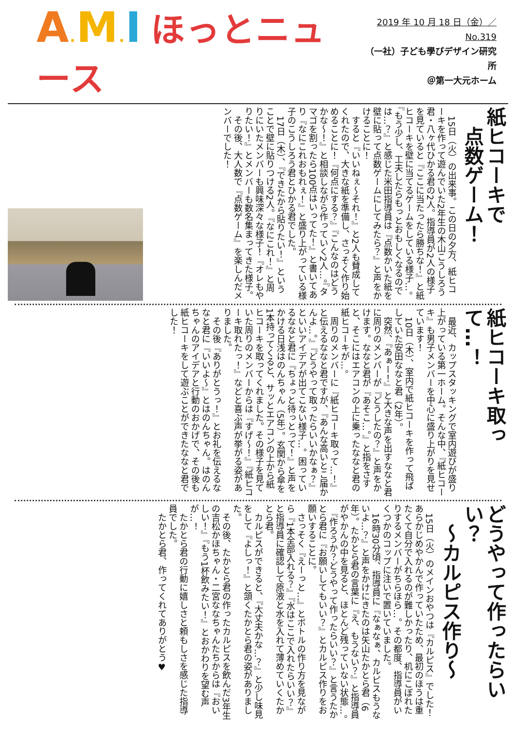A. M. I ほっとニュース
2019 年 10 月 18 日（金）／No.319
（一社）子ども學びデザイン研究所
＠第一大元ホーム
紙ヒコーキで
　点数ゲーム！
　15日（火）の出来事。この日の夕方、紙ヒコーキを作って遊んでいた2年生の木山こうしろう君・八ヶ代ひかる君の2人。指導員が2人の様子を見ていると『ここに当たったら勝ちな！』と紙ヒコーキを壁に当てるゲームをしている様子…。『もう少し、工夫したらもっとおもしくなるのでは…？』と感じた米田指導員は『点数かいた紙を壁に貼って点数ゲームにしてみたら？』と声をかけることに！
　すると『いいねぇ〜それ！』と2人も賛成してくれたので、大きな紙を準備し、さっそく作り始めることに！『何点にする？』『こんなのはどうかな〜！』と相談しながら作っていく2人…。『タマゴを割ったら100点はいってた！』と書いてあり『なにこれおもれぇ！』と盛り上がっている様子のこうしろう君とひかる君でした。
　17日（木）、『できたから貼りたい！』ということで壁に貼りつける2人。『なにこれ！』と周りにいたメンバーも興味深々な様子！『オレもやりたい！』とメンバーも数名集まってきた様子。
　その後、大人数で『点数ゲーム』を楽しんだメンバーでした！
紙ヒコーキ取って…！
　最近、カップスタッキングで室内遊びが盛り上がっている第一ホーム。そんな中、『紙ヒコーキ』も男子メンバーを中心に盛り上がりを見せています！
　10日（木）、室内で紙ヒコーキを作って飛ばしていた安田ななと君（2年）。
　突然、『あぁー！』と大きな声を出すななと君に周りのメンバーが『どうしたの？』と声をかけます。ななと君が『あそこ…。』と指をさすと、そこにはエアコンの上に乗ったななと君の紙ヒコーキが…。
　周りのメンバーに『紙ヒコーキ取って…！』と伝えるななと君ですが、『あんな高いとこ届かんよ…。』『どうやって取ったらいいかなぁ？』といいアイデアが出てこない様子…。困っているななと君に『ちょっと待っとって！』と声をかける日浅はのんちゃん（5年）。玄関から傘を1本持ってくると、サッとエアコンの上から紙ヒコーキを取ってくれました。その様子を見ていた周りのメンバーからは『すげ〜！』『紙ヒコーキ取れたっ！』などと喜ぶ声が挙がる姿がありました。
　その後『ありがとうっ！』とお礼を伝えるななと君に『いいよ〜』とはのんちゃん。はのんちゃんのアイデアと行動のおかげで、その後も紙ヒコーキをして遊ぶことができたななと君でした！
どうやって作ったらいい？
　〜カルピス作り〜
　15日（火）のメインおやつは『カルピス』でした！あらかじめやかんで作っていたため、最初のほうは重たくて自分で入れるのが難しかったり、机にこぼれたりするメンバーがちらほら…。その都度、指導員がいくつかのコップに注いで置いていました。
　16時30分頃、指導員に『なぁなぁ、カルピスもうないよ…？』と声をかけにきたのは矢山たかとら君（6年）。たかとら君の言葉に『え、もうない？』と指導員がやかんの中を見ると、ほとんど残っていない状態…。
　『作ろうか？どうやって作ったらいい？』と言うたかとら君に『お願いしてもいい？』とカルピス作りをお願いすることに。
　さっそく『えーっと…』とボトルの作り方を見ながら『1本全部入れる？』『水はここで入れたらいい？』と指導員に確認して原液と水を入れて薄めていくたかとら君。
　カルピスができると、『大丈夫かな…？』と少し味見をして『よしっ！』と頷くたかとら君の姿がありました。
　その後、たかとら君の作ったカルピスを飲んだ3年生の吉松かほちゃん・二宮ななちゃんたちからは『おいしい！』『もう1杯飲みたい！』とおかわりを望む声が…！
　たかとら君の行動に嬉しさと頼もしさを感じた指導員でした。
　たかとら君、作ってくれてありがとう♥